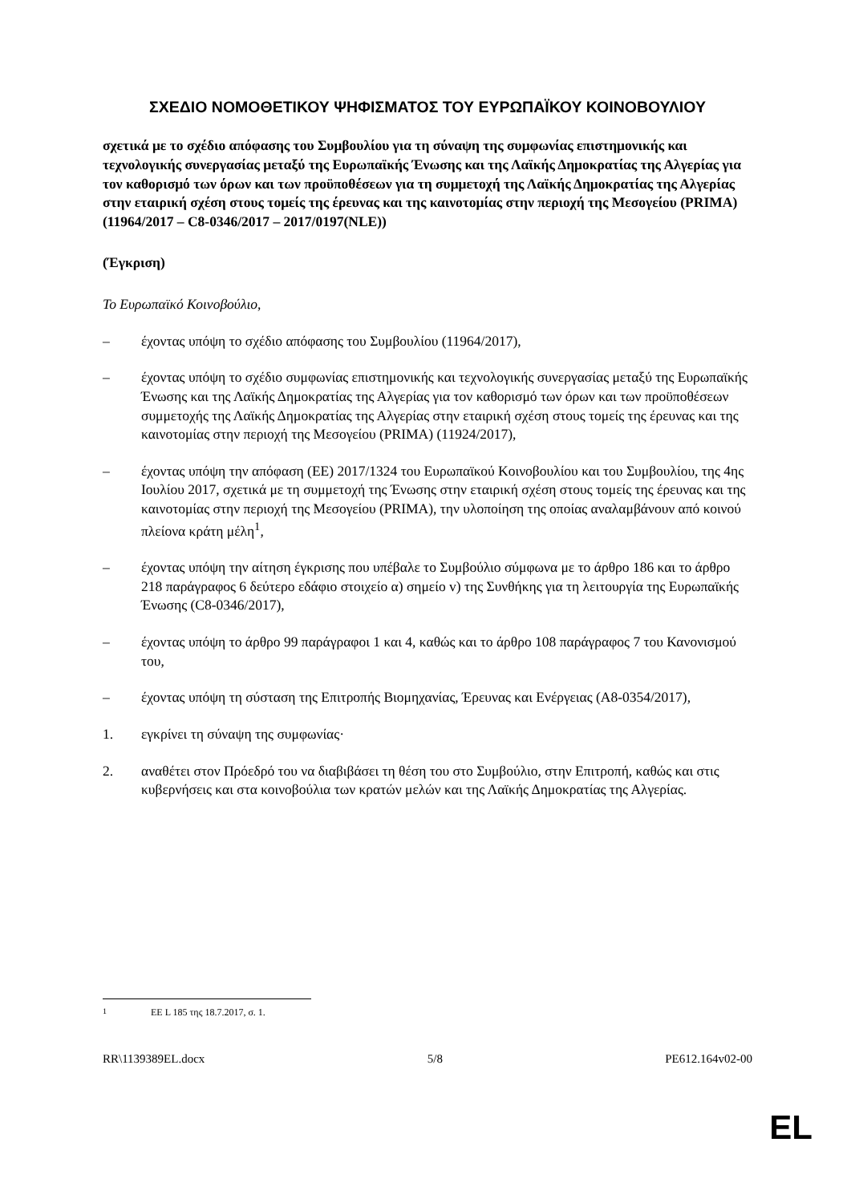ΣΧΕΔΙΟ ΝΟΜΟΘΕΤΙΚΟΥ ΨΗΦΙΣΜΑΤΟΣ ΤΟΥ ΕΥΡΩΠΑΪΚΟΥ ΚΟΙΝΟΒΟΥΛΙΟΥ
σχετικά με το σχέδιο απόφασης του Συμβουλίου για τη σύναψη της συμφωνίας επιστημονικής και τεχνολογικής συνεργασίας μεταξύ της Ευρωπαϊκής Ένωσης και της Λαϊκής Δημοκρατίας της Αλγερίας για τον καθορισμό των όρων και των προϋποθέσεων για τη συμμετοχή της Λαϊκής Δημοκρατίας της Αλγερίας στην εταιρική σχέση στους τομείς της έρευνας και της καινοτομίας στην περιοχή της Μεσογείου (PRIMA) (11964/2017 – C8-0346/2017 – 2017/0197(NLE))
(Έγκριση)
Το Ευρωπαϊκό Κοινοβούλιο,
– έχοντας υπόψη το σχέδιο απόφασης του Συμβουλίου (11964/2017),
– έχοντας υπόψη το σχέδιο συμφωνίας επιστημονικής και τεχνολογικής συνεργασίας μεταξύ της Ευρωπαϊκής Ένωσης και της Λαϊκής Δημοκρατίας της Αλγερίας για τον καθορισμό των όρων και των προϋποθέσεων συμμετοχής της Λαϊκής Δημοκρατίας της Αλγερίας στην εταιρική σχέση στους τομείς της έρευνας και της καινοτομίας στην περιοχή της Μεσογείου (PRIMA) (11924/2017),
– έχοντας υπόψη την απόφαση (ΕΕ) 2017/1324 του Ευρωπαϊκού Κοινοβουλίου και του Συμβουλίου, της 4ης Ιουλίου 2017, σχετικά με τη συμμετοχή της Ένωσης στην εταιρική σχέση στους τομείς της έρευνας και της καινοτομίας στην περιοχή της Μεσογείου (PRIMA), την υλοποίηση της οποίας αναλαμβάνουν από κοινού πλείονα κράτη μέλη<sup>1</sup>,
– έχοντας υπόψη την αίτηση έγκρισης που υπέβαλε το Συμβούλιο σύμφωνα με το άρθρο 186 και το άρθρο 218 παράγραφος 6 δεύτερο εδάφιο στοιχείο α) σημείο v) της Συνθήκης για τη λειτουργία της Ευρωπαϊκής Ένωσης (C8-0346/2017),
– έχοντας υπόψη το άρθρο 99 παράγραφοι 1 και 4, καθώς και το άρθρο 108 παράγραφος 7 του Κανονισμού του,
– έχοντας υπόψη τη σύσταση της Επιτροπής Βιομηχανίας, Έρευνας και Ενέργειας (A8-0354/2017),
1. εγκρίνει τη σύναψη της συμφωνίας·
2. αναθέτει στον Πρόεδρό του να διαβιβάσει τη θέση του στο Συμβούλιο, στην Επιτροπή, καθώς και στις κυβερνήσεις και στα κοινοβούλια των κρατών μελών και της Λαϊκής Δημοκρατίας της Αλγερίας.
<sup>1</sup> ΕΕ L 185 της 18.7.2017, σ. 1.
RR\1139389EL.docx 5/8 PE612.164v02-00
EL